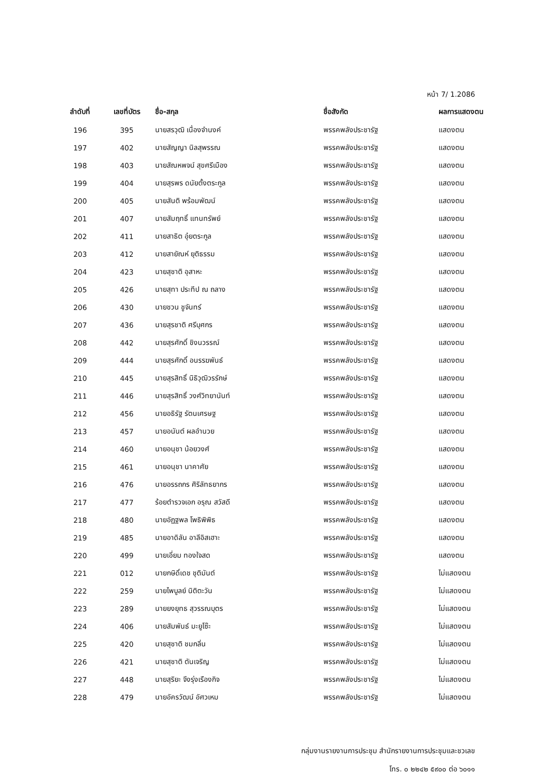หน้า 7/ 1.2086
| ลำดับที่ | เลขที่บัตร | ชื่อ-สกุล | ชื่อสังกัด | ผลการแสดงตน |
| --- | --- | --- | --- | --- |
| 196 | 395 | นายสรวุฒิ เนื่องจำนงค์ | พรรคพลังประชารัฐ | แสดงตน |
| 197 | 402 | นายสัญญา นิลสุพรรณ | พรรคพลังประชารัฐ | แสดงตน |
| 198 | 403 | นายสัณหพจน์ สุขศรีเมือง | พรรคพลังประชารัฐ | แสดงตน |
| 199 | 404 | นายสุรพร ดนัยตั้งตระกูล | พรรคพลังประชารัฐ | แสดงตน |
| 200 | 405 | นายสันติ พร้อมพัฒน์ | พรรคพลังประชารัฐ | แสดงตน |
| 201 | 407 | นายสัมฤทธิ์ แทนทรัพย์ | พรรคพลังประชารัฐ | แสดงตน |
| 202 | 411 | นายสาธิต อุ๋ยตระกูล | พรรคพลังประชารัฐ | แสดงตน |
| 203 | 412 | นายสายัณห์ ยุติธรรม | พรรคพลังประชารัฐ | แสดงตน |
| 204 | 423 | นายสุชาติ อุสาหะ | พรรคพลังประชารัฐ | แสดงตน |
| 205 | 426 | นายสุทา ประทีป ณ ถลาง | พรรคพลังประชารัฐ | แสดงตน |
| 206 | 430 | นายชวน ชูจันทร์ | พรรคพลังประชารัฐ | แสดงตน |
| 207 | 436 | นายสุรชาติ ศรีบุศกร | พรรคพลังประชารัฐ | แสดงตน |
| 208 | 442 | นายสุรศักดิ์ ชิงนวรรณ์ | พรรคพลังประชารัฐ | แสดงตน |
| 209 | 444 | นายสุรศักดิ์ อนรรฆพันธ์ | พรรคพลังประชารัฐ | แสดงตน |
| 210 | 445 | นายสุรสิทธิ์ นิธิวุฒิวรรักษ์ | พรรคพลังประชารัฐ | แสดงตน |
| 211 | 446 | นายสุรสิทธิ์ วงศ์วิทยานันท์ | พรรคพลังประชารัฐ | แสดงตน |
| 212 | 456 | นายอธิรัฐ รัตนเศรษฐ | พรรคพลังประชารัฐ | แสดงตน |
| 213 | 457 | นายอนันต์ ผลอำนวย | พรรคพลังประชารัฐ | แสดงตน |
| 214 | 460 | นายอนุชา น้อยวงศ์ | พรรคพลังประชารัฐ | แสดงตน |
| 215 | 461 | นายอนุชา นาคาศัย | พรรคพลังประชารัฐ | แสดงตน |
| 216 | 476 | นายอรรถกร ศิริลัทธยากร | พรรคพลังประชารัฐ | แสดงตน |
| 217 | 477 | ร้อยตำรวจเอก อรุณ สวัสดี | พรรคพลังประชารัฐ | แสดงตน |
| 218 | 480 | นายอัฏฐพล โพธิพิพิธ | พรรคพลังประชารัฐ | แสดงตน |
| 219 | 485 | นายอาดิลัน อาลีอิสเฮาะ | พรรคพลังประชารัฐ | แสดงตน |
| 220 | 499 | นายเอี่ยม ทองใจสด | พรรคพลังประชารัฐ | แสดงตน |
| 221 | 012 | นายกษิดิ์เดช ชุติมันต์ | พรรคพลังประชารัฐ | ไม่แสดงตน |
| 222 | 259 | นายไพบูลย์ นิติตะวัน | พรรคพลังประชารัฐ | ไม่แสดงตน |
| 223 | 289 | นายยงยุทธ สุวรรณบุตร | พรรคพลังประชารัฐ | ไม่แสดงตน |
| 224 | 406 | นายสัมพันธ์ มะยูโซ๊ะ | พรรคพลังประชารัฐ | ไม่แสดงตน |
| 225 | 420 | นายสุชาติ ชมกลิ่น | พรรคพลังประชารัฐ | ไม่แสดงตน |
| 226 | 421 | นายสุชาติ ตันเจริญ | พรรคพลังประชารัฐ | ไม่แสดงตน |
| 227 | 448 | นายสุริยะ จึงรุ่งเรืองกิจ | พรรคพลังประชารัฐ | ไม่แสดงตน |
| 228 | 479 | นายอัครวัฒน์ อัศวเหม | พรรคพลังประชารัฐ | ไม่แสดงตน |
กลุ่มงานรายงานการประชุม สำนักรายงานการประชุมและชวเลข
โทร. ๐ ๒๒๔๒ ๕๙๐๐ ต่อ ๖๐๑๑